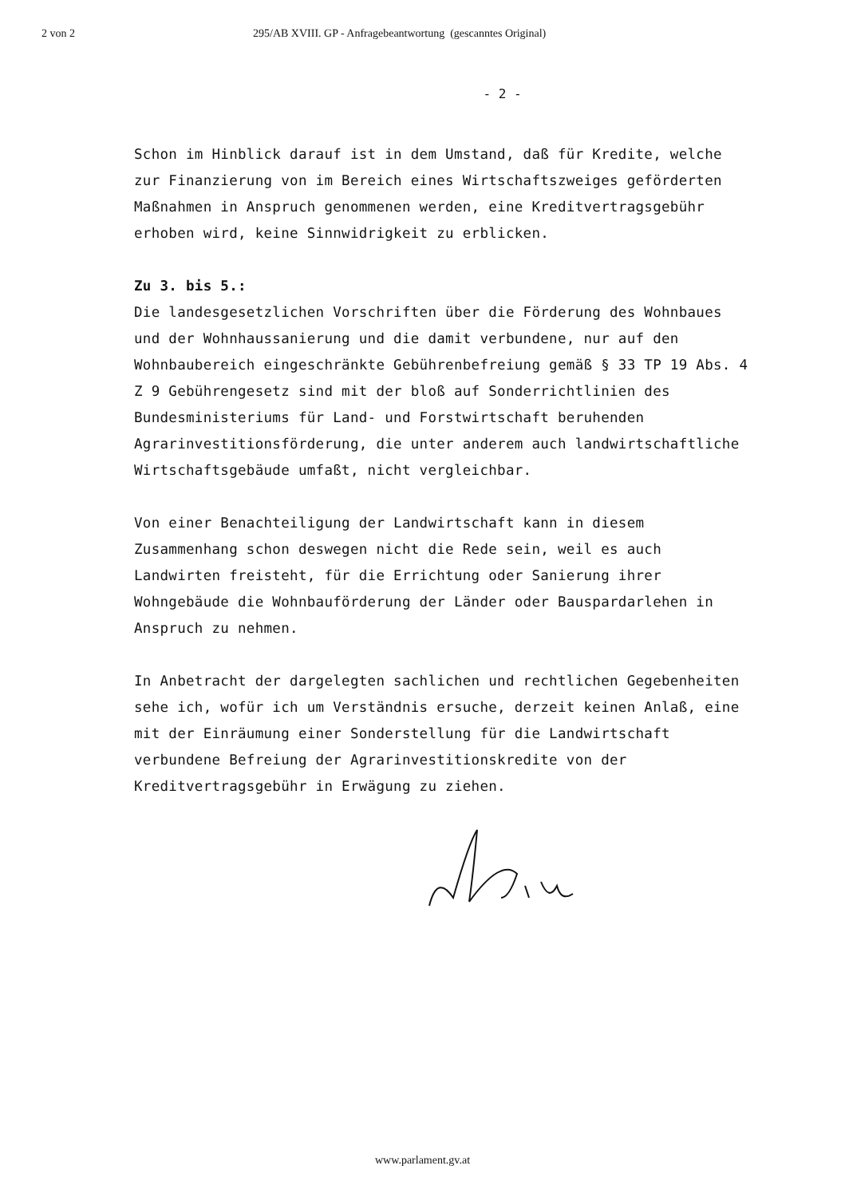2 von 2 295/AB XVIII. GP - Anfragebeantwortung (gescanntes Original)
- 2 -
Schon im Hinblick darauf ist in dem Umstand, daß für Kredite, welche zur Finanzierung von im Bereich eines Wirtschaftszweiges geförderten Maßnahmen in Anspruch genommenen werden, eine Kreditvertragsgebühr erhoben wird, keine Sinnwidrigkeit zu erblicken.
Zu 3. bis 5.:
Die landesgesetzlichen Vorschriften über die Förderung des Wohnbaues und der Wohnhaussanierung und die damit verbundene, nur auf den Wohnbaubereich eingeschränkte Gebührenbefreiung gemäß § 33 TP 19 Abs. 4 Z 9 Gebührengesetz sind mit der bloß auf Sonderrichtlinien des Bundesministeriums für Land- und Forstwirtschaft beruhenden Agrarinvestitionsförderung, die unter anderem auch landwirtschaftliche Wirtschaftsgebäude umfaßt, nicht vergleichbar.
Von einer Benachteiligung der Landwirtschaft kann in diesem Zusammenhang schon deswegen nicht die Rede sein, weil es auch Landwirten freisteht, für die Errichtung oder Sanierung ihrer Wohngebäude die Wohnbauförderung der Länder oder Bauspardarlehen in Anspruch zu nehmen.
In Anbetracht der dargelegten sachlichen und rechtlichen Gegebenheiten sehe ich, wofür ich um Verständnis ersuche, derzeit keinen Anlaß, eine mit der Einräumung einer Sonderstellung für die Landwirtschaft verbundene Befreiung der Agrarinvestitionskredite von der Kreditvertragsgebühr in Erwägung zu ziehen.
www.parlament.gv.at